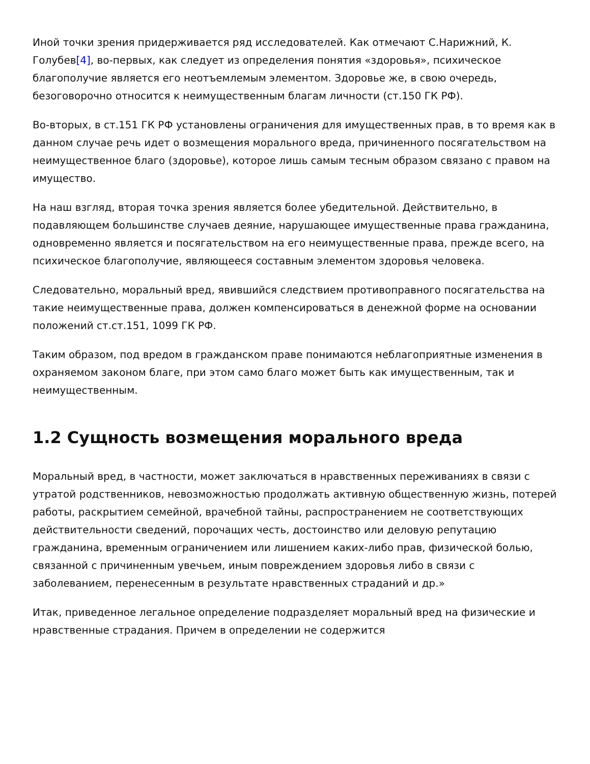Иной точки зрения придерживается ряд исследователей. Как отмечают С.Нарижний, К. Голубев[4], во-первых, как следует из определения понятия «здоровья», психическое благополучие является его неотъемлемым элементом. Здоровье же, в свою очередь, безоговорочно относится к неимущественным благам личности (ст.150 ГК РФ).
Во-вторых, в ст.151 ГК РФ установлены ограничения для имущественных прав, в то время как в данном случае речь идет о возмещения морального вреда, причиненного посягательством на неимущественное благо (здоровье), которое лишь самым тесным образом связано с правом на имущество.
На наш взгляд, вторая точка зрения является более убедительной. Действительно, в подавляющем большинстве случаев деяние, нарушающее имущественные права гражданина, одновременно является и посягательством на его неимущественные права, прежде всего, на психическое благополучие, являющееся составным элементом здоровья человека.
Следовательно, моральный вред, явившийся следствием противоправного посягательства на такие неимущественные права, должен компенсироваться в денежной форме на основании положений ст.ст.151, 1099 ГК РФ.
Таким образом, под вредом в гражданском праве понимаются неблагоприятные изменения в охраняемом законом благе, при этом само благо может быть как имущественным, так и неимущественным.
1.2 Сущность возмещения морального вреда
Моральный вред, в частности, может заключаться в нравственных переживаниях в связи с утратой родственников, невозможностью продолжать активную общественную жизнь, потерей работы, раскрытием семейной, врачебной тайны, распространением не соответствующих действительности сведений, порочащих честь, достоинство или деловую репутацию гражданина, временным ограничением или лишением каких-либо прав, физической болью, связанной с причиненным увечьем, иным повреждением здоровья либо в связи с заболеванием, перенесенным в результате нравственных страданий и др.»
Итак, приведенное легальное определение подразделяет моральный вред на физические и нравственные страдания. Причем в определении не содержится